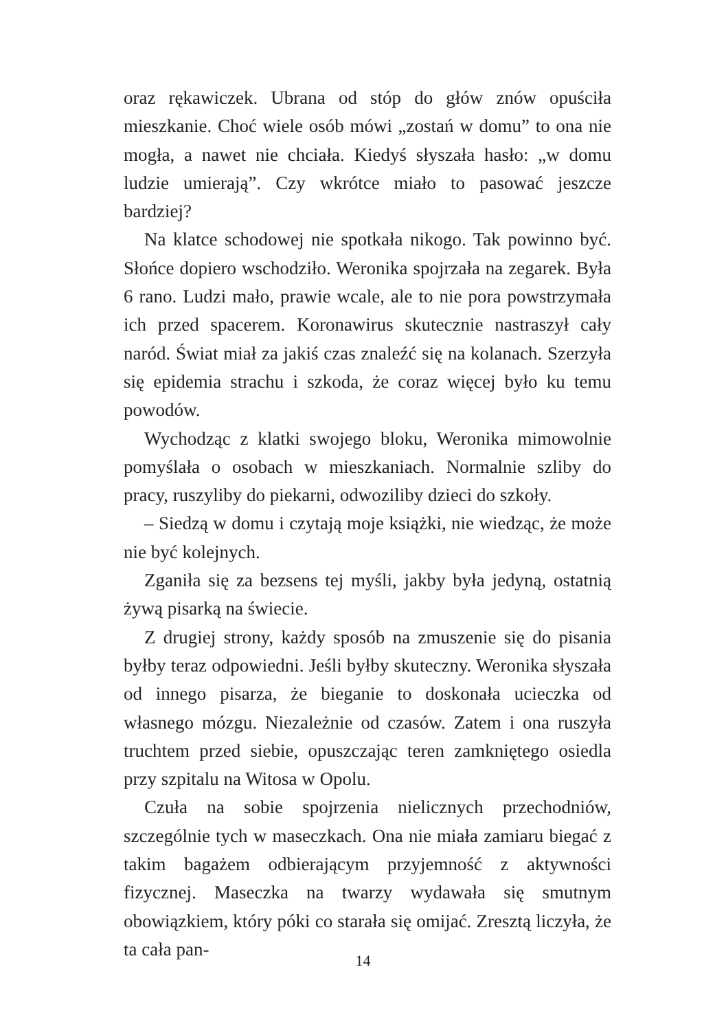oraz rękawiczek. Ubrana od stóp do głów znów opuściła mieszkanie. Choć wiele osób mówi „zostań w domu” to ona nie mogła, a nawet nie chciała. Kiedyś słyszała hasło: „w domu ludzie umierają”. Czy wkrótce miało to pasować jeszcze bardziej?
Na klatce schodowej nie spotkała nikogo. Tak powinno być. Słońce dopiero wschodziło. Weronika spojrzała na zegarek. Była 6 rano. Ludzi mało, prawie wcale, ale to nie pora powstrzymała ich przed spacerem. Koronawirus skutecznie nastraszył cały naród. Świat miał za jakiś czas znaleźć się na kolanach. Szerzyła się epidemia strachu i szkoda, że coraz więcej było ku temu powodów.
Wychodząc z klatki swojego bloku, Weronika mimowolnie pomyślała o osobach w mieszkaniach. Normalnie szliby do pracy, ruszyliby do piekarni, odwoziliby dzieci do szkoły.
– Siedzą w domu i czytają moje książki, nie wiedząc, że może nie być kolejnych.
Zganiła się za bezsens tej myśli, jakby była jedyną, ostatnią żywą pisarką na świecie.
Z drugiej strony, każdy sposób na zmuszenie się do pisania byłby teraz odpowiedni. Jeśli byłby skuteczny. Weronika słyszała od innego pisarza, że bieganie to doskonała ucieczka od własnego mózgu. Niezależnie od czasów. Zatem i ona ruszyła truchtem przed siebie, opuszczając teren zamkniętego osiedla przy szpitalu na Witosa w Opolu.
Czuła na sobie spojrzenia nielicznych przechodniów, szczególnie tych w maseczkach. Ona nie miała zamiaru biegać z takim bagażem odbierającym przyjemność z aktywności fizycznej. Maseczka na twarzy wydawała się smutnym obowiązkiem, który póki co starała się omijać. Zresztą liczyła, że ta cała pan-
14